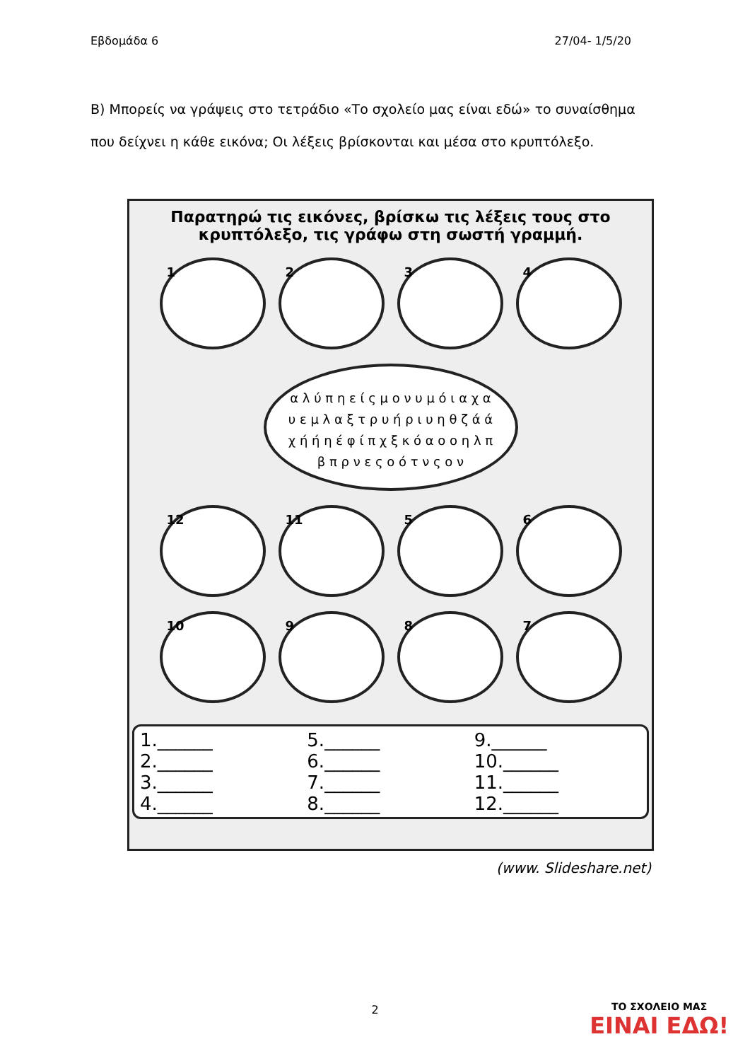Εβδομάδα 6 27/04- 1/5/20
Β) Μπορείς να γράψεις στο τετράδιο «Το σχολείο μας είναι εδώ» το συναίσθημα που δείχνει η κάθε εικόνα; Οι λέξεις βρίσκονται και μέσα στο κρυπτόλεξο.
Παρατηρώ τις εικόνες, βρίσκω τις λέξεις τους στο κρυπτόλεξο, τις γράφω στη σωστή γραμμή.
1
2
3
4
α λ ύ π η ε ί ς μ ο ν υ μ ό ι α χ α υ ε μ λ α ξ τ ρ υ ή ρ ι υ η θ ζ ά ά χ ή ή η έ φ ί π χ ξ κ ό α ο ο η λ π β π ρ ν ε ς ο ό τ ν ς ο ν
12
11
5
6
10
9
8
7
1.______
5.______
9.______
2.______
6.______
10.______
3.______
7.______
11.______
4.______
8.______
12.______
(www. Slideshare.net)
2 ΤΟ ΣΧΟΛΕΙΟ ΜΑΣ
ΕΙΝΑΙ ΕΔΩ!